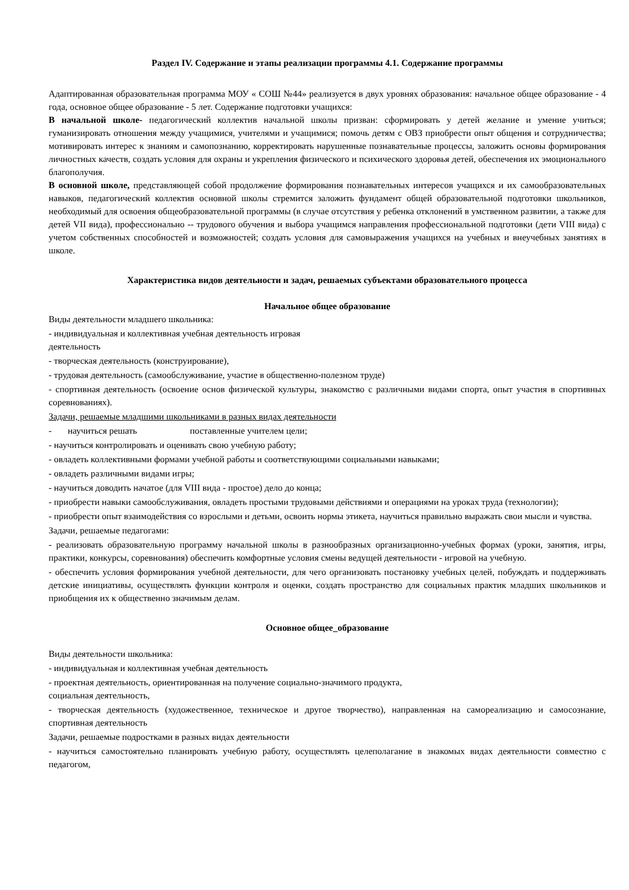Раздел IV. Содержание и этапы реализации программы 4.1. Содержание программы
Адаптированная образовательная программа МОУ « СОШ №44» реализуется в двух уровнях образования: начальное общее образование - 4 года, основное общее образование - 5 лет. Содержание подготовки учащихся:
В начальной школе- педагогический коллектив начальной школы призван: сформировать у детей желание и умение учиться; гуманизировать отношения между учащимися, учителями и учащимися; помочь детям с ОВЗ приобрести опыт общения и сотрудничества; мотивировать интерес к знаниям и самопознанию, корректировать нарушенные познавательные процессы, заложить основы формирования личностных качеств, создать условия для охраны и укрепления физического и психического здоровья детей, обеспечения их эмоционального благополучия.
В основной школе, представляющей собой продолжение формирования познавательных интересов учащихся и их самообразовательных навыков, педагогический коллектив основной школы стремится заложить фундамент общей образовательной подготовки школьников, необходимый для освоения общеобразовательной программы (в случае отсутствия у ребенка отклонений в умственном развитии, а также для детей VII вида), профессионально -- трудового обучения и выбора учащимся направления профессиональной подготовки (дети VIII вида) с учетом собственных способностей и возможностей; создать условия для самовыражения учащихся на учебных и внеучебных занятиях в школе.
Характеристика видов деятельности и задач, решаемых субъектами образовательного процесса
Начальное общее образование
Виды деятельности младшего школьника:
- индивидуальная и коллективная учебная деятельность игровая
деятельность
- творческая деятельность (конструирование),
- трудовая деятельность (самообслуживание, участие в общественно-полезном труде)
- спортивная деятельность (освоение основ физической культуры, знакомство с различными видами спорта, опыт участия в спортивных соревнованиях).
Задачи, решаемые младшими школьниками в разных видах деятельности
- научиться решать поставленные учителем цели;
- научиться контролировать и оценивать свою учебную работу;
- овладеть коллективными формами учебной работы и соответствующими социальными навыками;
- овладеть различными видами игры;
- научиться доводить начатое (для VIII вида - простое) дело до конца;
- приобрести навыки самообслуживания, овладеть простыми трудовыми действиями и операциями на уроках труда (технологии);
- приобрести опыт взаимодействия со взрослыми и детьми, освоить нормы этикета, научиться правильно выражать свои мысли и чувства.
Задачи, решаемые педагогами:
- реализовать образовательную программу начальной школы в разнообразных организационно-учебных формах (уроки, занятия, игры, практики, конкурсы, соревнования) обеспечить комфортные условия смены ведущей деятельности - игровой на учебную.
- обеспечить условия формирования учебной деятельности, для чего организовать постановку учебных целей, побуждать и поддерживать детские инициативы, осуществлять функции контроля и оценки, создать пространство для социальных практик младших школьников и приобщения их к общественно значимым делам.
Основное общее_образование
Виды деятельности школьника:
- индивидуальная и коллективная учебная деятельность
- проектная деятельность, ориентированная на получение социально-значимого продукта,
социальная деятельность,
- творческая деятельность (художественное, техническое и другое творчество), направленная на самореализацию и самосознание, спортивная деятельность
Задачи, решаемые подростками в разных видах деятельности
- научиться самостоятельно планировать учебную работу, осуществлять целеполагание в знакомых видах деятельности совместно с педагогом,